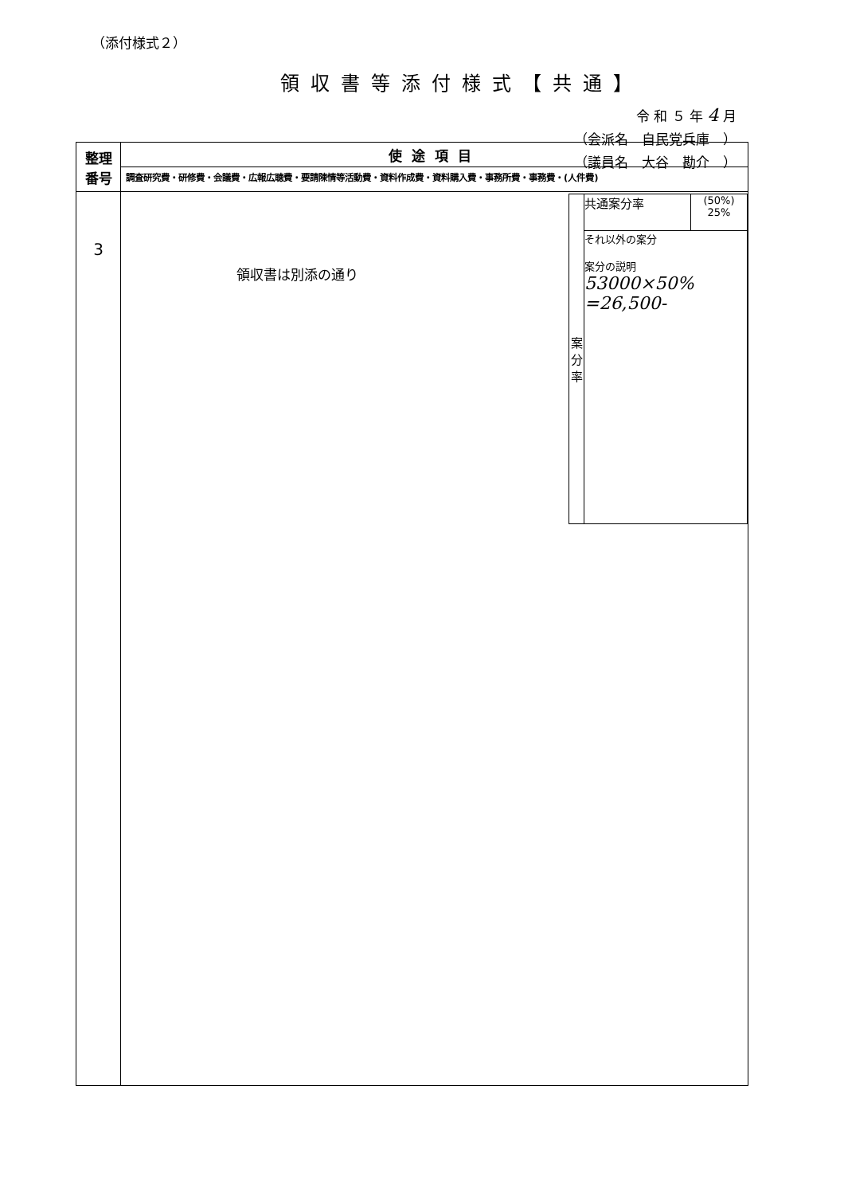（添付様式２）
領収書等添付様式【共通】
令 和 ５ 年 4 月
（会派名　自民党兵庫　）
（議員名　大谷　勘介　）
| 整理 番号 | 使途項目 |
| --- | --- |
| | 調査研究費・研修費・会議費・広報広聴費・要請陳情等活動費・資料作成費・資料購入費・事務所費・事務費・(人件費) |
| 3 | / 案 分 率 / 共通案分率 / (50%) 25% / / / それ以外の案分 案分の説明 53000×50% =26,500- / / 領収書は別添の通り |